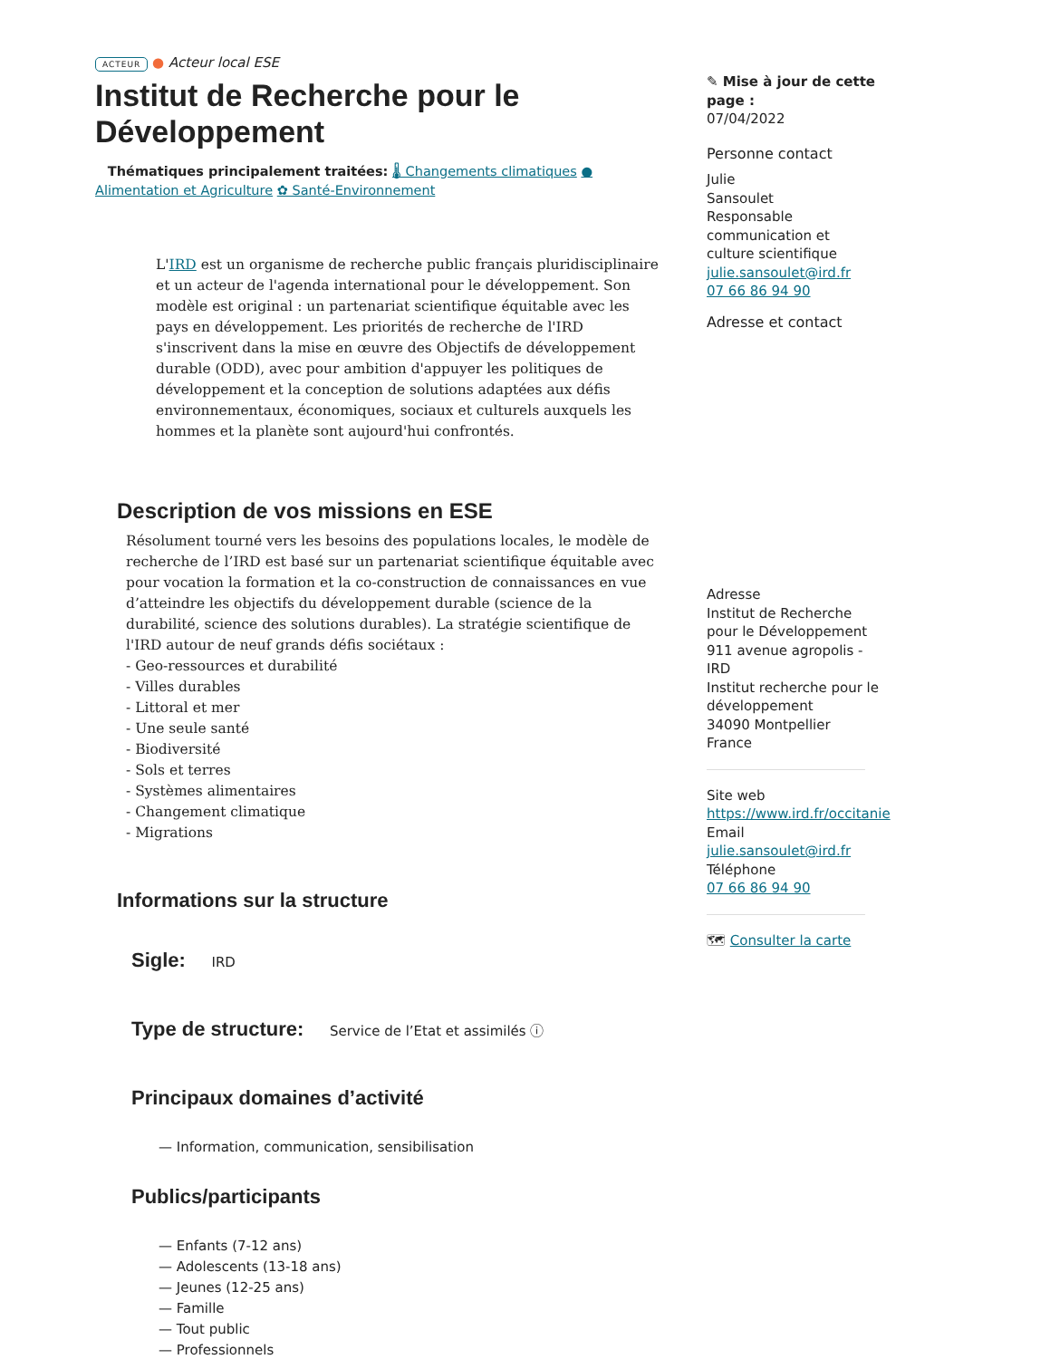ACTEUR ● Acteur local ESE
Institut de Recherche pour le Développement
Thématiques principalement traitées: 🌡 Changements climatiques ● Alimentation et Agriculture ✿ Santé-Environnement
L'IRD est un organisme de recherche public français pluridisciplinaire et un acteur de l'agenda international pour le développement. Son modèle est original : un partenariat scientifique équitable avec les pays en développement. Les priorités de recherche de l'IRD s'inscrivent dans la mise en œuvre des Objectifs de développement durable (ODD), avec pour ambition d'appuyer les politiques de développement et la conception de solutions adaptées aux défis environnementaux, économiques, sociaux et culturels auxquels les hommes et la planète sont aujourd'hui confrontés.
Description de vos missions en ESE
Résolument tourné vers les besoins des populations locales, le modèle de recherche de l’IRD est basé sur un partenariat scientifique équitable avec pour vocation la formation et la co-construction de connaissances en vue d’atteindre les objectifs du développement durable (science de la durabilité, science des solutions durables). La stratégie scientifique de l'IRD autour de neuf grands défis sociétaux :
- Geo-ressources et durabilité
- Villes durables
- Littoral et mer
- Une seule santé
- Biodiversité
- Sols et terres
- Systèmes alimentaires
- Changement climatique
- Migrations
Informations sur la structure
Sigle:
IRD
Type de structure:
Service de l’Etat et assimilés ⓘ
Principaux domaines d’activité
— Information, communication, sensibilisation
Publics/participants
— Enfants (7-12 ans)
— Adolescents (13-18 ans)
— Jeunes (12-25 ans)
— Famille
— Tout public
— Professionnels
✎ Mise à jour de cette page :
07/04/2022
Personne contact
Julie
Sansoulet
Responsable communication et culture scientifique
julie.sansoulet@ird.fr
07 66 86 94 90
Adresse et contact
Adresse
Institut de Recherche pour le Développement
911 avenue agropolis - IRD
Institut recherche pour le développement
34090 Montpellier
France
Site web
https://www.ird.fr/occitanie
Email
julie.sansoulet@ird.fr
Téléphone
07 66 86 94 90
🗺 Consulter la carte